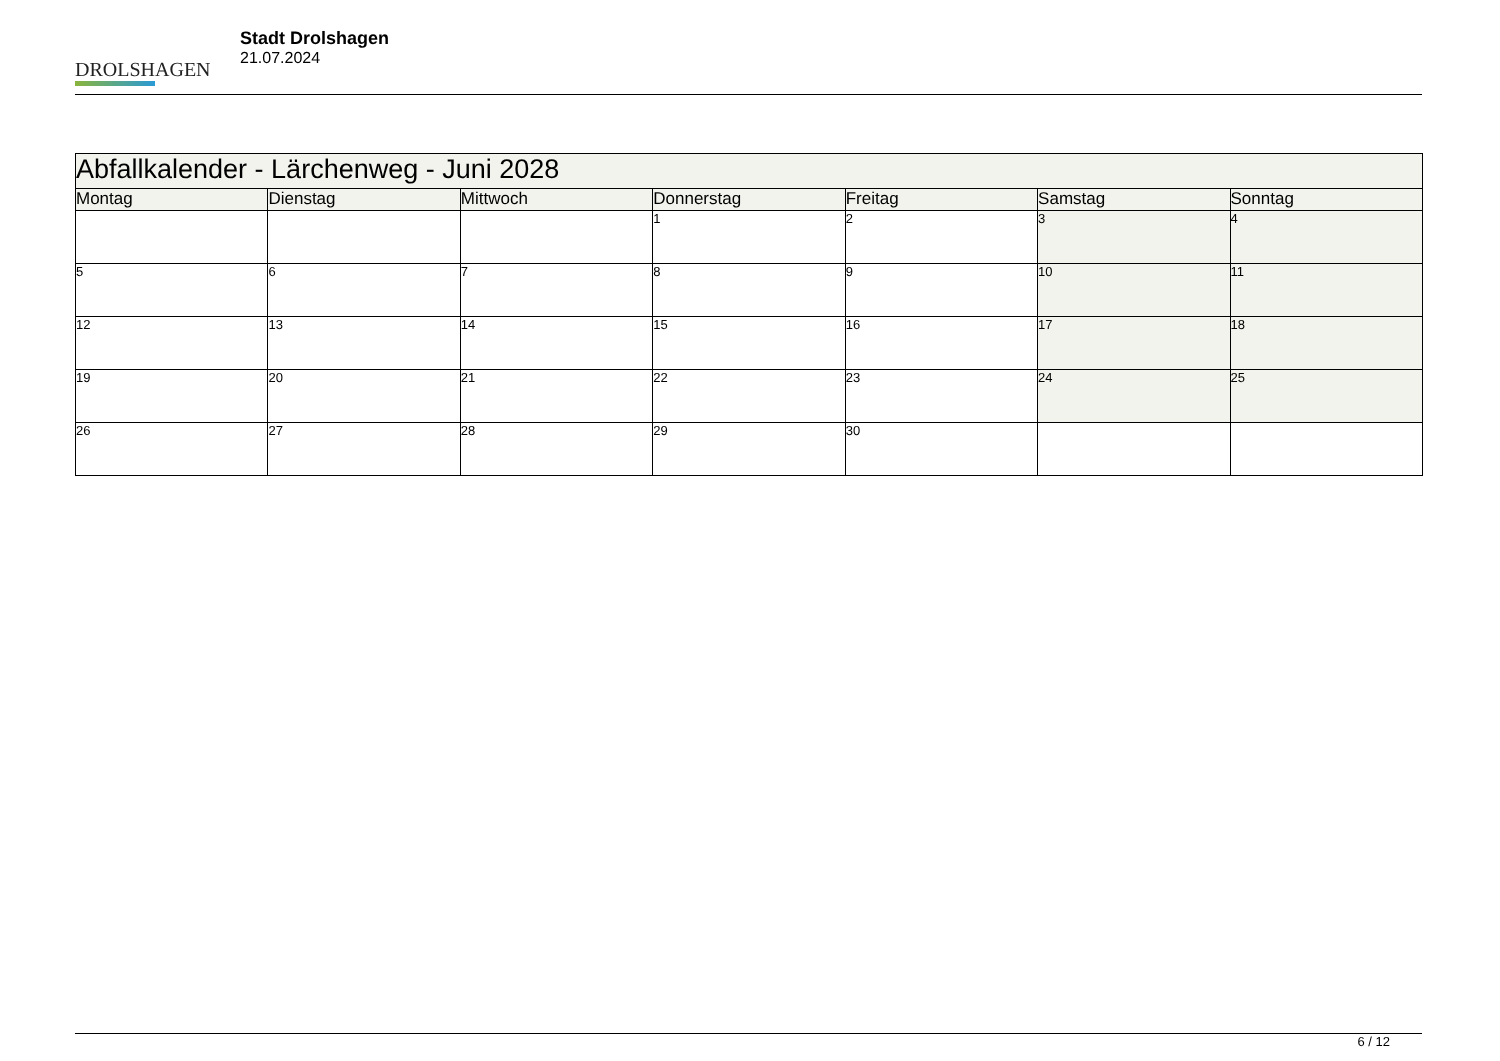DROLSHAGEN
Stadt Drolshagen
21.07.2024
| Abfallkalender - Lärchenweg - Juni 2028 | | | | | | |
| --- | --- | --- | --- | --- | --- | --- |
| Montag | Dienstag | Mittwoch | Donnerstag | Freitag | Samstag | Sonntag |
| | | | 1 | 2 | 3 | 4 |
| 5 | 6 | 7 | 8 | 9 | 10 | 11 |
| 12 | 13 | 14 | 15 | 16 | 17 | 18 |
| 19 | 20 | 21 | 22 | 23 | 24 | 25 |
| 26 | 27 | 28 | 29 | 30 | | |
6 / 12